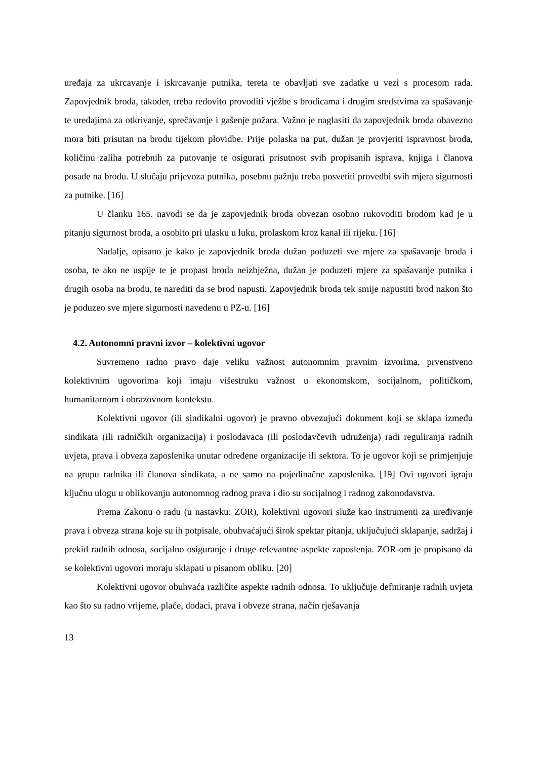uređaja za ukrcavanje i iskrcavanje putnika, tereta te obavljati sve zadatke u vezi s procesom rada. Zapovjednik broda, također, treba redovito provoditi vježbe s brodicama i drugim sredstvima za spašavanje te uređajima za otkrivanje, sprečavanje i gašenje požara. Važno je naglasiti da zapovjednik broda obavezno mora biti prisutan na brodu tijekom plovidbe. Prije polaska na put, dužan je provjeriti ispravnost broda, količinu zaliha potrebnih za putovanje te osigurati prisutnost svih propisanih isprava, knjiga i članova posade na brodu. U slučaju prijevoza putnika, posebnu pažnju treba posvetiti provedbi svih mjera sigurnosti za putnike. [16]
U članku 165. navodi se da je zapovjednik broda obvezan osobno rukovoditi brodom kad je u pitanju sigurnost broda, a osobito pri ulasku u luku, prolaskom kroz kanal ili rijeku. [16]
Nadalje, opisano je kako je zapovjednik broda dužan poduzeti sve mjere za spašavanje broda i osoba, te ako ne uspije te je propast broda neizbježna, dužan je poduzeti mjere za spašavanje putnika i drugih osoba na brodu, te narediti da se brod napusti. Zapovjednik broda tek smije napustiti brod nakon što je poduzeo sve mjere sigurnosti navedenu u PZ-u. [16]
4.2. Autonomni pravni izvor – kolektivni ugovor
Suvremeno radno pravo daje veliku važnost autonomnim pravnim izvorima, prvenstveno kolektivnim ugovorima koji imaju višestruku važnost u ekonomskom, socijalnom, političkom, humanitarnom i obrazovnom kontekstu.
Kolektivni ugovor (ili sindikalni ugovor) je pravno obvezujući dokument koji se sklapa između sindikata (ili radničkih organizacija) i poslodavaca (ili poslodavčevih udruženja) radi reguliranja radnih uvjeta, prava i obveza zaposlenika unutar određene organizacije ili sektora. To je ugovor koji se primjenjuje na grupu radnika ili članova sindikata, a ne samo na pojedinačne zaposlenika. [19] Ovi ugovori igraju ključnu ulogu u oblikovanju autonomnog radnog prava i dio su socijalnog i radnog zakonodavstva.
Prema Zakonu o radu (u nastavku: ZOR), kolektivni ugovori služe kao instrumenti za uređivanje prava i obveza strana koje su ih potpisale, obuhvaćajući širok spektar pitanja, uključujući sklapanje, sadržaj i prekid radnih odnosa, socijalno osiguranje i druge relevantne aspekte zaposlenja. ZOR-om je propisano da se kolektivni ugovori moraju sklapati u pisanom obliku. [20]
Kolektivni ugovor obuhvaća različite aspekte radnih odnosa. To uključuje definiranje radnih uvjeta kao što su radno vrijeme, plaće, dodaci, prava i obveze strana, način rješavanja
13